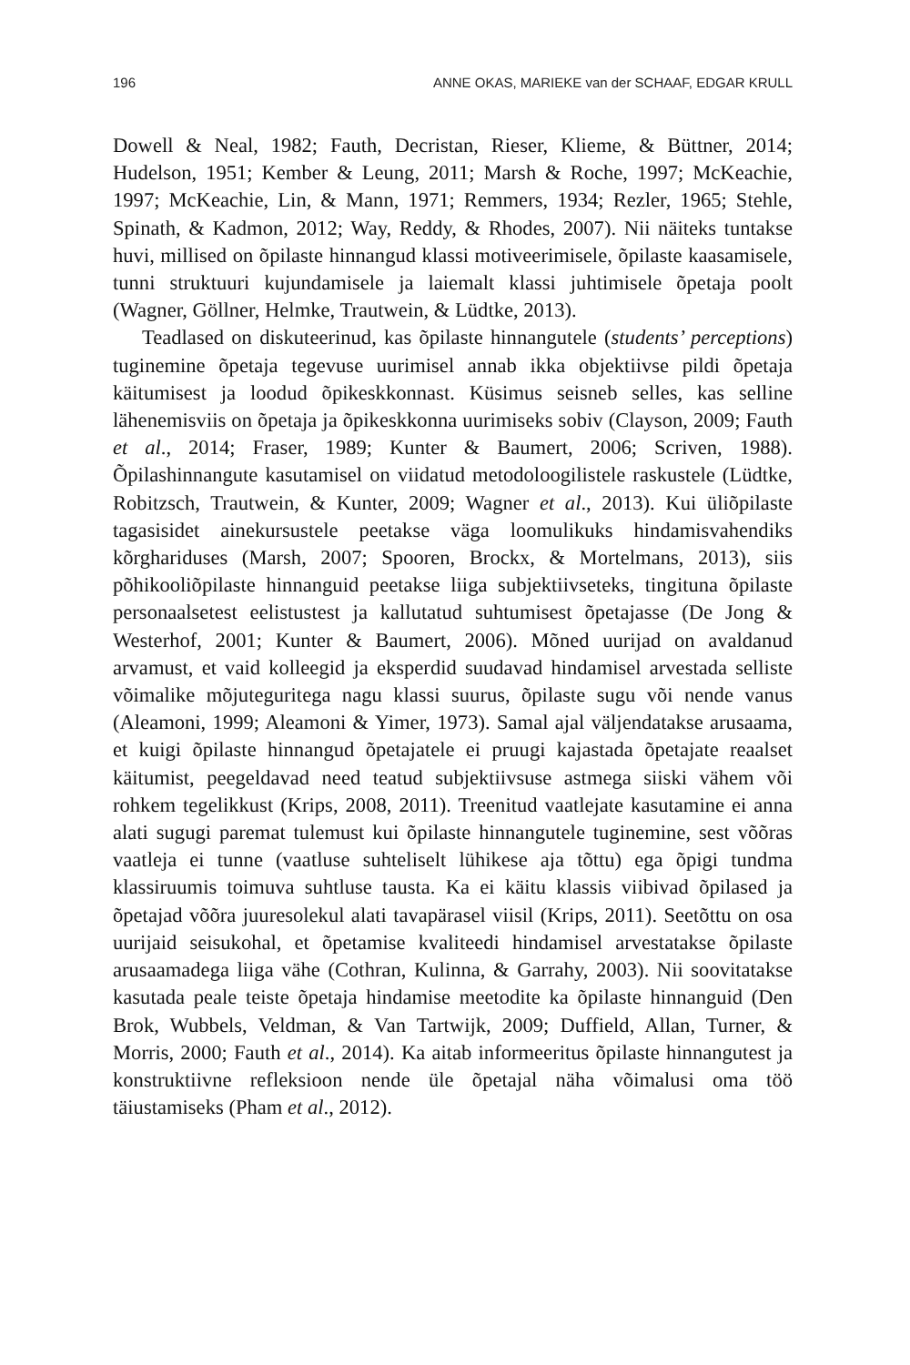196 ANNE OKAS, MARIEKE van der SCHAAF, EDGAR KRULL
Dowell & Neal, 1982; Fauth, Decristan, Rieser, Klieme, & Büttner, 2014; Hudelson, 1951; Kember & Leung, 2011; Marsh & Roche, 1997; McKeachie, 1997; McKeachie, Lin, & Mann, 1971; Remmers, 1934; Rezler, 1965; Stehle, Spinath, & Kadmon, 2012; Way, Reddy, & Rhodes, 2007). Nii näiteks tuntakse huvi, millised on õpilaste hinnangud klassi motiveerimisele, õpilaste kaasamisele, tunni struktuuri kujundamisele ja laiemalt klassi juhtimisele õpetaja poolt (Wagner, Göllner, Helmke, Trautwein, & Lüdtke, 2013).
Teadlased on diskuteerinud, kas õpilaste hinnangutele (students’ perceptions) tuginemine õpetaja tegevuse uurimisel annab ikka objektiivse pildi õpetaja käitumisest ja loodud õpikeskkonnast. Küsimus seisneb selles, kas selline lähenemisviis on õpetaja ja õpikeskkonna uurimiseks sobiv (Clayson, 2009; Fauth et al., 2014; Fraser, 1989; Kunter & Baumert, 2006; Scriven, 1988). Õpilashinnangute kasutamisel on viidatud metodoloogilistele raskustele (Lüdtke, Robitzsch, Trautwein, & Kunter, 2009; Wagner et al., 2013). Kui üliõpilaste tagasisidet ainekursustele peetakse väga loomulikuks hindamisvahendiks kõrghariduses (Marsh, 2007; Spooren, Brockx, & Mortelmans, 2013), siis põhikooliõpilaste hinnanguid peetakse liiga subjektiivseteks, tingituna õpilaste personaalsetest eelistustest ja kallutatud suhtumisest õpetajasse (De Jong & Westerhof, 2001; Kunter & Baumert, 2006). Mõned uurijad on avaldanud arvamust, et vaid kolleegid ja eksperdid suudavad hindamisel arvestada selliste võimalike mõjuteguritega nagu klassi suurus, õpilaste sugu või nende vanus (Aleamoni, 1999; Aleamoni & Yimer, 1973). Samal ajal väljendatakse arusaama, et kuigi õpilaste hinnangud õpetajatele ei pruugi kajastada õpetajate reaalset käitumist, peegeldavad need teatud subjektiivsuse astmega siiski vähem või rohkem tegelikkust (Krips, 2008, 2011). Treenitud vaatlejate kasutamine ei anna alati sugugi paremat tulemust kui õpilaste hinnangutele tuginemine, sest võõras vaatleja ei tunne (vaatluse suhteliselt lühikese aja tõttu) ega õpigi tundma klassiruumis toimuva suhtluse tausta. Ka ei käitu klassis viibivad õpilased ja õpetajad võõra juuresolekul alati tavapärasel viisil (Krips, 2011). Seetõttu on osa uurijaid seisukohal, et õpetamise kvaliteedi hindamisel arvestatakse õpilaste arusaamadega liiga vähe (Cothran, Kulinna, & Garrahy, 2003). Nii soovitatakse kasutada peale teiste õpetaja hindamise meetodite ka õpilaste hinnanguid (Den Brok, Wubbels, Veldman, & Van Tartwijk, 2009; Duffield, Allan, Turner, & Morris, 2000; Fauth et al., 2014). Ka aitab informeeritus õpilaste hinnangutest ja konstruktiivne refleksioon nende üle õpetajal näha võimalusi oma töö täiustamiseks (Pham et al., 2012).